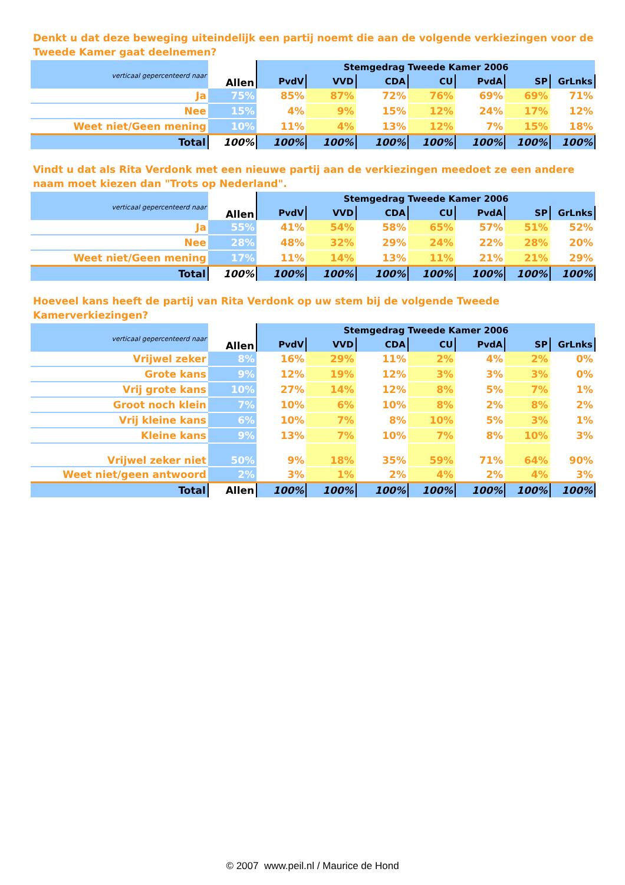Denkt u dat deze beweging uiteindelijk een partij noemt die aan de volgende verkiezingen voor de Tweede Kamer gaat deelnemen?
| verticaal gepercenteerd naar | Allen | Stemgedrag Tweede Kamer 2006 | | | | | | |
| --- | --- | --- | --- | --- | --- | --- | --- | --- |
| | | PvdV | VVD | CDA | CU | PvdA | SP | GrLnks |
| Ja | 75% | 85% | 87% | 72% | 76% | 69% | 69% | 71% |
| Nee | 15% | 4% | 9% | 15% | 12% | 24% | 17% | 12% |
| Weet niet/Geen mening | 10% | 11% | 4% | 13% | 12% | 7% | 15% | 18% |
| Total | 100% | 100% | 100% | 100% | 100% | 100% | 100% | 100% |
Vindt u dat als Rita Verdonk met een nieuwe partij aan de verkiezingen meedoet ze een andere naam moet kiezen dan "Trots op Nederland".
| verticaal gepercenteerd naar | Allen | Stemgedrag Tweede Kamer 2006 | | | | | | |
| --- | --- | --- | --- | --- | --- | --- | --- | --- |
| | | PvdV | VVD | CDA | CU | PvdA | SP | GrLnks |
| Ja | 55% | 41% | 54% | 58% | 65% | 57% | 51% | 52% |
| Nee | 28% | 48% | 32% | 29% | 24% | 22% | 28% | 20% |
| Weet niet/Geen mening | 17% | 11% | 14% | 13% | 11% | 21% | 21% | 29% |
| Total | 100% | 100% | 100% | 100% | 100% | 100% | 100% | 100% |
Hoeveel kans heeft de partij van Rita Verdonk op uw stem bij de volgende Tweede Kamerverkiezingen?
| verticaal gepercenteerd naar | Allen | Stemgedrag Tweede Kamer 2006 | | | | | | |
| --- | --- | --- | --- | --- | --- | --- | --- | --- |
| | | PvdV | VVD | CDA | CU | PvdA | SP | GrLnks |
| Vrijwel zeker | 8% | 16% | 29% | 11% | 2% | 4% | 2% | 0% |
| Grote kans | 9% | 12% | 19% | 12% | 3% | 3% | 3% | 0% |
| Vrij grote kans | 10% | 27% | 14% | 12% | 8% | 5% | 7% | 1% |
| Groot noch klein | 7% | 10% | 6% | 10% | 8% | 2% | 8% | 2% |
| Vrij kleine kans | 6% | 10% | 7% | 8% | 10% | 5% | 3% | 1% |
| Kleine kans | 9% | 13% | 7% | 10% | 7% | 8% | 10% | 3% |
| Vrijwel zeker niet | 50% | 9% | 18% | 35% | 59% | 71% | 64% | 90% |
| Weet niet/geen antwoord | 2% | 3% | 1% | 2% | 4% | 2% | 4% | 3% |
| Total | Allen | 100% | 100% | 100% | 100% | 100% | 100% | 100% |
© 2007 www.peil.nl / Maurice de Hond